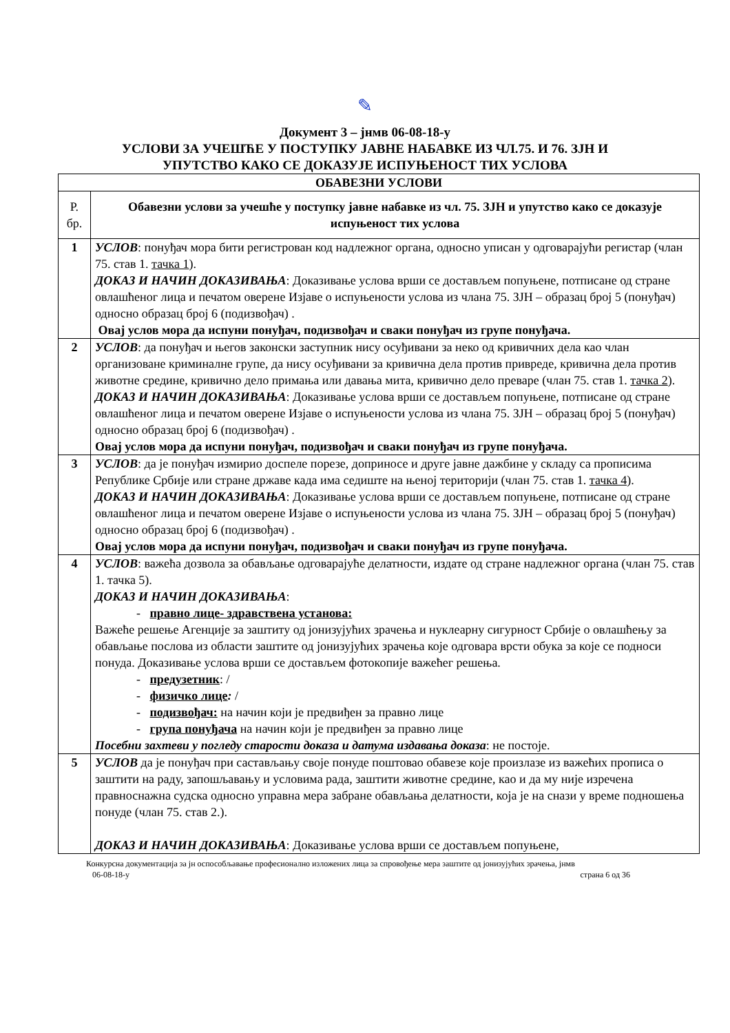✎
Документ 3 – јнмв 06-08-18-у
УСЛОВИ ЗА УЧЕШЋЕ У ПОСТУПКУ ЈАВНЕ НАБАВКЕ ИЗ ЧЛ.75. И 76. ЗЈН И
УПУТСТВО КАКО СЕ ДОКАЗУЈЕ ИСПУЊЕНОСТ ТИХ УСЛОВА
| ОБАВЕЗНИ УСЛОВИ | |
| --- | --- |
| Р. бр. | Обавезни услови за учешће у поступку јавне набавке из чл. 75. ЗЈН и упутство како се доказује испуњеност тих услова |
| 1 | УСЛОВ : понуђач мора бити регистрован код надлежног органа, односно уписан у одговарајући регистар (члан 75. став 1. тачка 1 ). ДОКАЗ И НАЧИН ДОКАЗИВАЊА : Доказивање услова врши се достављем попуњене, потписане од стране овлашћеног лица и печатом оверене Изјаве о испуњености услова из члана 75. ЗЈН – образац број 5 (понуђач) односно образац број 6 (подизвођач) . Овај услов мора да испуни понуђач, подизвођач и сваки понуђач из групе понуђача. |
| 2 | УСЛОВ : да понуђач и његов законски заступник нису осуђивани за неко од кривичних дела као члан организоване криминалне групе, да нису осуђивани за кривична дела против привреде, кривична дела против животне средине, кривично дело примања или давања мита, кривично дело преваре (члан 75. став 1. тачка 2 ). ДОКАЗ И НАЧИН ДОКАЗИВАЊА : Доказивање услова врши се достављем попуњене, потписане од стране овлашћеног лица и печатом оверене Изјаве о испуњености услова из члана 75. ЗЈН – образац број 5 (понуђач) односно образац број 6 (подизвођач) . Овај услов мора да испуни понуђач, подизвођач и сваки понуђач из групе понуђача. |
| 3 | УСЛОВ : да је понуђач измирио доспеле порезе, доприносе и друге јавне дажбине у складу са прописима Републике Србије или стране државе када има седиште на њеној територији (члан 75. став 1. тачка 4 ). ДОКАЗ И НАЧИН ДОКАЗИВАЊА : Доказивање услова врши се достављем попуњене, потписане од стране овлашћеног лица и печатом оверене Изјаве о испуњености услова из члана 75. ЗЈН – образац број 5 (понуђач) односно образац број 6 (подизвођач) . Овај услов мора да испуни понуђач, подизвођач и сваки понуђач из групе понуђача. |
| 4 | УСЛОВ : важећа дозвола за обављање одговарајуће делатности, издате од стране надлежног органа (члан 75. став 1. тачка 5). ДОКАЗ И НАЧИН ДОКАЗИВАЊА : - правно лице- здравствена установа: Важеће решење Агенције за заштиту од јонизујућих зрачења и нуклеарну сигурност Србије о овлашћењу за обављање послова из области заштите од јонизујућих зрачења које одговара врсти обука за које се подноси понуда. Доказивање услова врши се достављем фотокопије важећег решења. - предузетник : / - физичко лице : / - подизвођач: на начин који је предвиђен за правно лице - група понуђача на начин који је предвиђен за правно лице Посебни захтеви у погледу старости доказа и датума издавања доказа : не постоје. |
| 5 | УСЛОВ да је понуђач при састављању своје понуде поштовао обавезе које произлазе из важећих прописа о заштити на раду, запошљавању и условима рада, заштити животне средине, као и да му није изречена правноснажна судска односно управна мера забране обављања делатности, која је на снази у време подношења понуде (члан 75. став 2.). ДОКАЗ И НАЧИН ДОКАЗИВАЊА : Доказивање услова врши се достављем попуњене, |
Конкурсна документација за јн оспособљавање професионално изложених лица за спровођење мера заштите од јонизујућих зрачења, јнмв
06-08-18-у страна 6 од 36